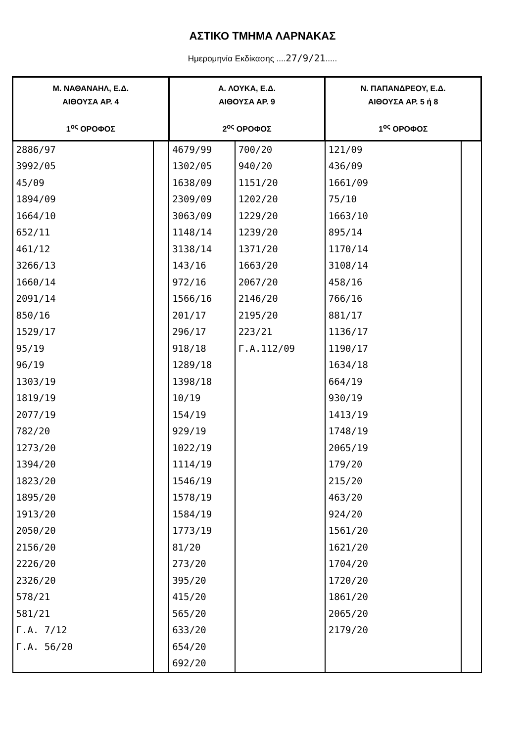ΑΣΤΙΚΟ ΤΜΗΜΑ ΛΑΡΝΑΚΑΣ
Ημερομηνία Εκδίκασης ....27/9/21.....
| Μ. ΝΑΘΑΝΑΗΛ, Ε.Δ. ΑΙΘΟΥΣΑ ΑΡ. 4 1<sup>ος</sup> ΟΡΟΦΟΣ | | Α. ΛΟΥΚΑ, Ε.Δ. ΑΙΘΟΥΣΑ ΑΡ. 9 2<sup>ος</sup> ΟΡΟΦΟΣ | | Ν. ΠΑΠΑΝΔΡΕΟΥ, Ε.Δ. ΑΙΘΟΥΣΑ ΑΡ. 5 ή 8 1<sup>ος</sup> ΟΡΟΦΟΣ | |
| --- | --- | --- | --- | --- | --- |
| 2886/97 3992/05 45/09 1894/09 1664/10 652/11 461/12 3266/13 1660/14 2091/14 850/16 1529/17 95/19 96/19 1303/19 1819/19 2077/19 782/20 1273/20 1394/20 1823/20 1895/20 1913/20 2050/20 2156/20 2226/20 2326/20 578/21 581/21 Γ.Α. 7/12 Γ.Α. 56/20 | | 4679/99 1302/05 1638/09 2309/09 3063/09 1148/14 3138/14 143/16 972/16 1566/16 201/17 296/17 918/18 1289/18 1398/18 10/19 154/19 929/19 1022/19 1114/19 1546/19 1578/19 1584/19 1773/19 81/20 273/20 395/20 415/20 565/20 633/20 654/20 692/20 | 700/20 940/20 1151/20 1202/20 1229/20 1239/20 1371/20 1663/20 2067/20 2146/20 2195/20 223/21 Γ.Α.112/09 | 121/09 436/09 1661/09 75/10 1663/10 895/14 1170/14 3108/14 458/16 766/16 881/17 1136/17 1190/17 1634/18 664/19 930/19 1413/19 1748/19 2065/19 179/20 215/20 463/20 924/20 1561/20 1621/20 1704/20 1720/20 1861/20 2065/20 2179/20 | |